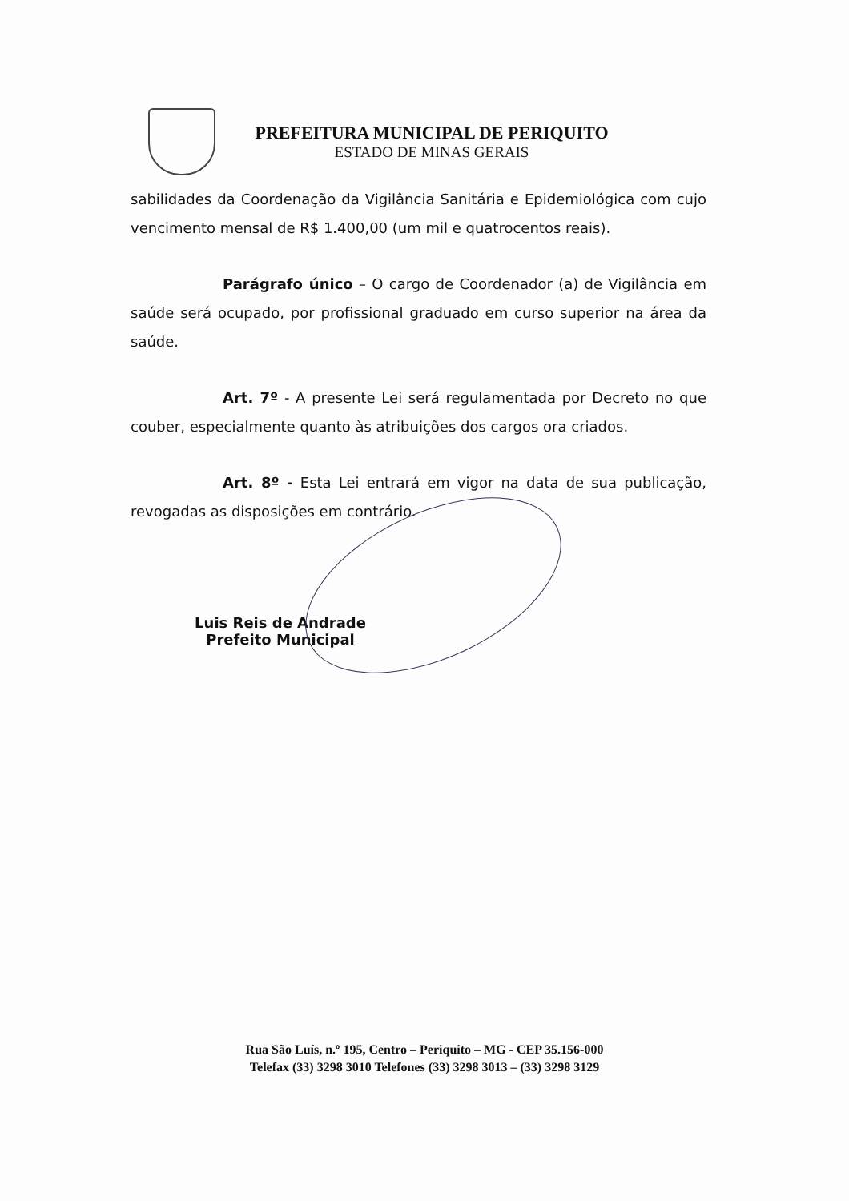PREFEITURA MUNICIPAL DE PERIQUITO
ESTADO DE MINAS GERAIS
sabilidades da Coordenação da Vigilância Sanitária e Epidemiológica com cujo vencimento mensal de R$ 1.400,00 (um mil e quatrocentos reais).
Parágrafo único – O cargo de Coordenador (a) de Vigilância em saúde será ocupado, por profissional graduado em curso superior na área da saúde.
Art. 7º - A presente Lei será regulamentada por Decreto no que couber, especialmente quanto às atribuições dos cargos ora criados.
Art. 8º - Esta Lei entrará em vigor na data de sua publicação, revogadas as disposições em contrário.
Luis Reis de Andrade
Prefeito Municipal
Rua São Luís, n.º 195, Centro – Periquito – MG - CEP 35.156-000
Telefax (33) 3298 3010 Telefones (33) 3298 3013 – (33) 3298 3129